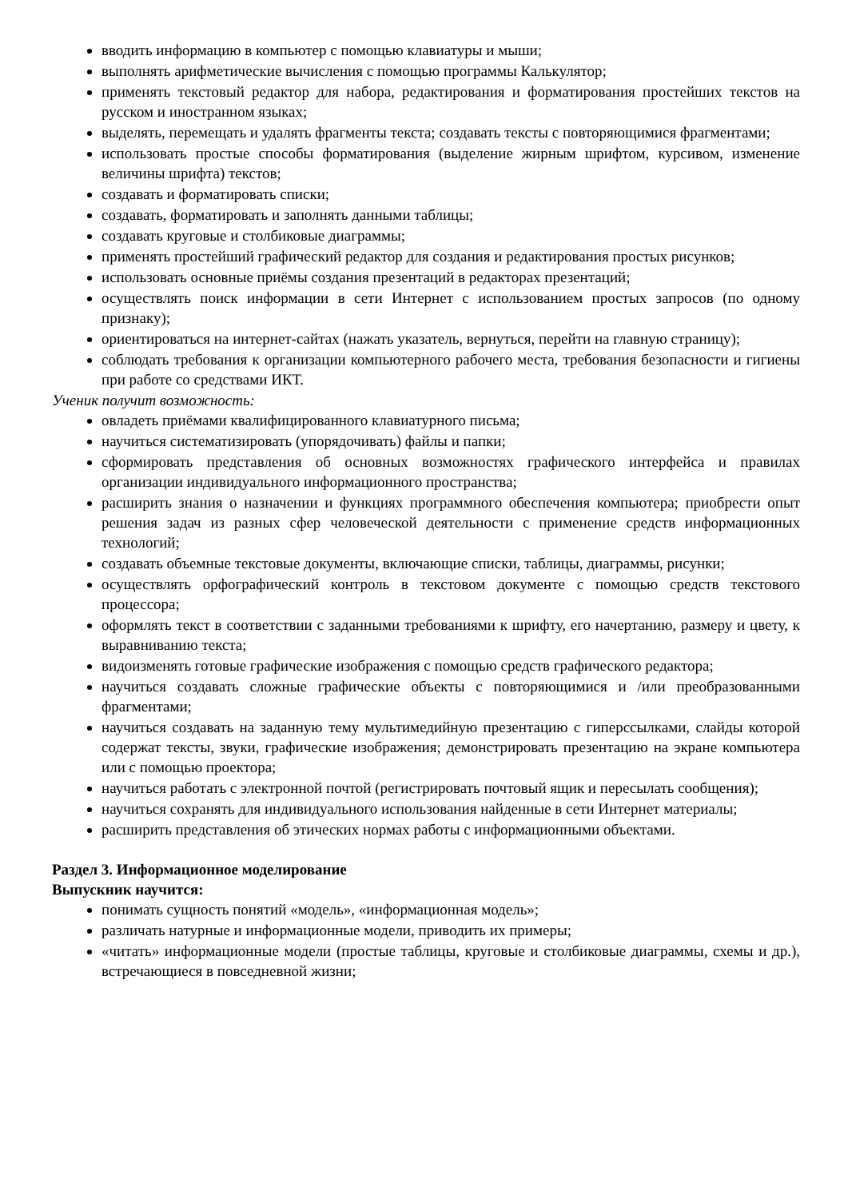вводить информацию в компьютер с помощью клавиатуры и мыши;
выполнять арифметические вычисления с помощью программы Калькулятор;
применять текстовый редактор для набора, редактирования и форматирования простейших текстов на русском и иностранном языках;
выделять, перемещать и удалять фрагменты текста; создавать тексты с повторяющимися фрагментами;
использовать простые способы форматирования (выделение жирным шрифтом, курсивом, изменение величины шрифта) текстов;
создавать и форматировать списки;
создавать, форматировать и заполнять данными таблицы;
создавать круговые и столбиковые диаграммы;
применять простейший графический редактор для создания и редактирования простых рисунков;
использовать основные приёмы создания презентаций в редакторах презентаций;
осуществлять поиск информации в сети Интернет с использованием простых запросов (по одному признаку);
ориентироваться на интернет-сайтах (нажать указатель, вернуться, перейти на главную страницу);
соблюдать требования к организации компьютерного рабочего места, требования безопасности и гигиены при работе со средствами ИКТ.
Ученик получит возможность:
овладеть приёмами квалифицированного клавиатурного письма;
научиться систематизировать (упорядочивать) файлы и папки;
сформировать представления об основных возможностях графического интерфейса и правилах организации индивидуального информационного пространства;
расширить знания о назначении и функциях программного обеспечения компьютера; приобрести опыт решения задач из разных сфер человеческой деятельности с применение средств информационных технологий;
создавать объемные текстовые документы, включающие списки, таблицы, диаграммы, рисунки;
осуществлять орфографический контроль в текстовом документе с помощью средств текстового процессора;
оформлять текст в соответствии с заданными требованиями к шрифту, его начертанию, размеру и цвету, к выравниванию текста;
видоизменять готовые графические изображения с помощью средств графического редактора;
научиться создавать сложные графические объекты с повторяющимися и /или преобразованными фрагментами;
научиться создавать на заданную тему мультимедийную презентацию с гиперссылками, слайды которой содержат тексты, звуки, графические изображения; демонстрировать презентацию на экране компьютера или с помощью проектора;
научиться работать с электронной почтой (регистрировать почтовый ящик и пересылать сообщения);
научиться сохранять для индивидуального использования найденные в сети Интернет материалы;
расширить представления об этических нормах работы с информационными объектами.
Раздел 3. Информационное моделирование
Выпускник научится:
понимать сущность понятий «модель», «информационная модель»;
различать натурные и информационные модели, приводить их примеры;
«читать» информационные модели (простые таблицы, круговые и столбиковые диаграммы, схемы и др.), встречающиеся в повседневной жизни;